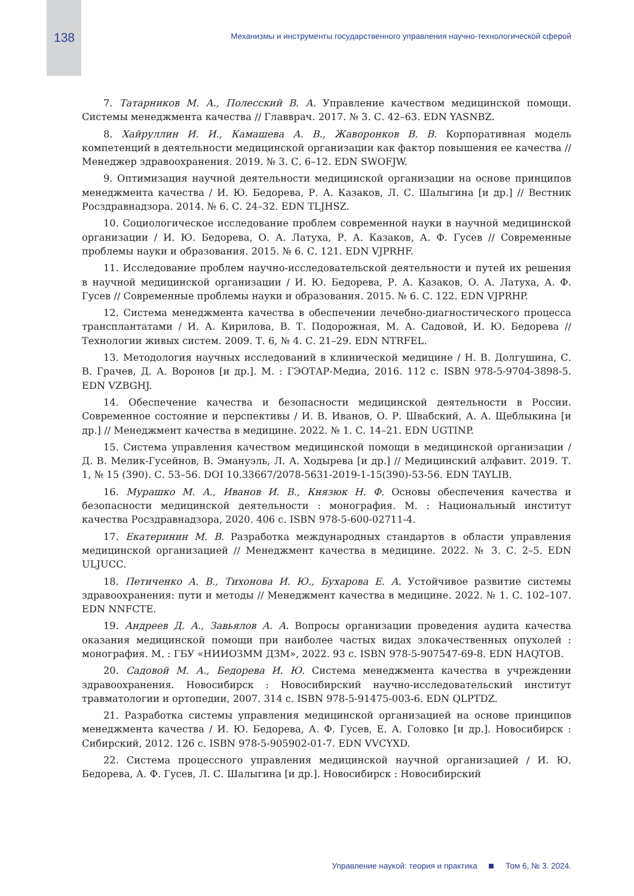138
Механизмы и инструменты государственного управления научно-технологической сферой
7. Татарников М. А., Полесский В. А. Управление качеством медицинской помощи. Системы менеджмента качества // Главврач. 2017. № 3. С. 42–63. EDN YASNBZ.
8. Хайруллин И. И., Камашева А. В., Жаворонков В. В. Корпоративная модель компетенций в деятельности медицинской организации как фактор повышения ее качества // Менеджер здравоохранения. 2019. № 3. С. 6–12. EDN SWOFJW.
9. Оптимизация научной деятельности медицинской организации на основе принципов менеджмента качества / И. Ю. Бедорева, Р. А. Казаков, Л. С. Шалыгина [и др.] // Вестник Росздравнадзора. 2014. № 6. С. 24–32. EDN TLJHSZ.
10. Социологическое исследование проблем современной науки в научной медицинской организации / И. Ю. Бедорева, О. А. Латуха, Р. А. Казаков, А. Ф. Гусев // Современные проблемы науки и образования. 2015. № 6. С. 121. EDN VJPRHF.
11. Исследование проблем научно-исследовательской деятельности и путей их решения в научной медицинской организации / И. Ю. Бедорева, Р. А. Казаков, О. А. Латуха, А. Ф. Гусев // Современные проблемы науки и образования. 2015. № 6. С. 122. EDN VJPRHP.
12. Система менеджмента качества в обеспечении лечебно-диагностического процесса трансплантатами / И. А. Кирилова, В. Т. Подорожная, М. А. Садовой, И. Ю. Бедорева // Технологии живых систем. 2009. Т. 6, № 4. С. 21–29. EDN NTRFEL.
13. Методология научных исследований в клинической медицине / Н. В. Долгушина, С. В. Грачев, Д. А. Воронов [и др.]. М. : ГЭОТАР-Медиа, 2016. 112 с. ISBN 978-5-9704-3898-5. EDN VZBGHJ.
14. Обеспечение качества и безопасности медицинской деятельности в России. Современное состояние и перспективы / И. В. Иванов, О. Р. Швабский, А. А. Щеблыкина [и др.] // Менеджмент качества в медицине. 2022. № 1. С. 14–21. EDN UGTINP.
15. Система управления качеством медицинской помощи в медицинской организации / Д. В. Мелик-Гусейнов, В. Эмануэль, Л. А. Ходырева [и др.] // Медицинский алфавит. 2019. Т. 1, № 15 (390). С. 53–56. DOI 10.33667/2078-5631-2019-1-15(390)-53-56. EDN TAYLIB.
16. Мурашко М. А., Иванов И. В., Князюк Н. Ф. Основы обеспечения качества и безопасности медицинской деятельности : монография. М. : Национальный институт качества Росздравнадзора, 2020. 406 с. ISBN 978-5-600-02711-4.
17. Екатеринин М. В. Разработка международных стандартов в области управления медицинской организацией // Менеджмент качества в медицине. 2022. № 3. С. 2–5. EDN ULJUCC.
18. Петиченко А. В., Тихонова И. Ю., Бухарова Е. А. Устойчивое развитие системы здравоохранения: пути и методы // Менеджмент качества в медицине. 2022. № 1. С. 102–107. EDN NNFCTE.
19. Андреев Д. А., Завьялов А. А. Вопросы организации проведения аудита качества оказания медицинской помощи при наиболее частых видах злокачественных опухолей : монография. М. : ГБУ «НИИОЗММ ДЗМ», 2022. 93 с. ISBN 978-5-907547-69-8. EDN HAQTOB.
20. Садовой М. А., Бедорева И. Ю. Система менеджмента качества в учреждении здравоохранения. Новосибирск : Новосибирский научно-исследовательский институт травматологии и ортопедии, 2007. 314 с. ISBN 978-5-91475-003-6. EDN QLPTDZ.
21. Разработка системы управления медицинской организацией на основе принципов менеджмента качества / И. Ю. Бедорева, А. Ф. Гусев, Е. А. Головко [и др.]. Новосибирск : Сибирский, 2012. 126 с. ISBN 978-5-905902-01-7. EDN VVCYXD.
22. Система процессного управления медицинской научной организацией / И. Ю. Бедорева, А. Ф. Гусев, Л. С. Шалыгина [и др.]. Новосибирск : Новосибирский
Управление наукой: теория и практика Том 6, № 3. 2024.